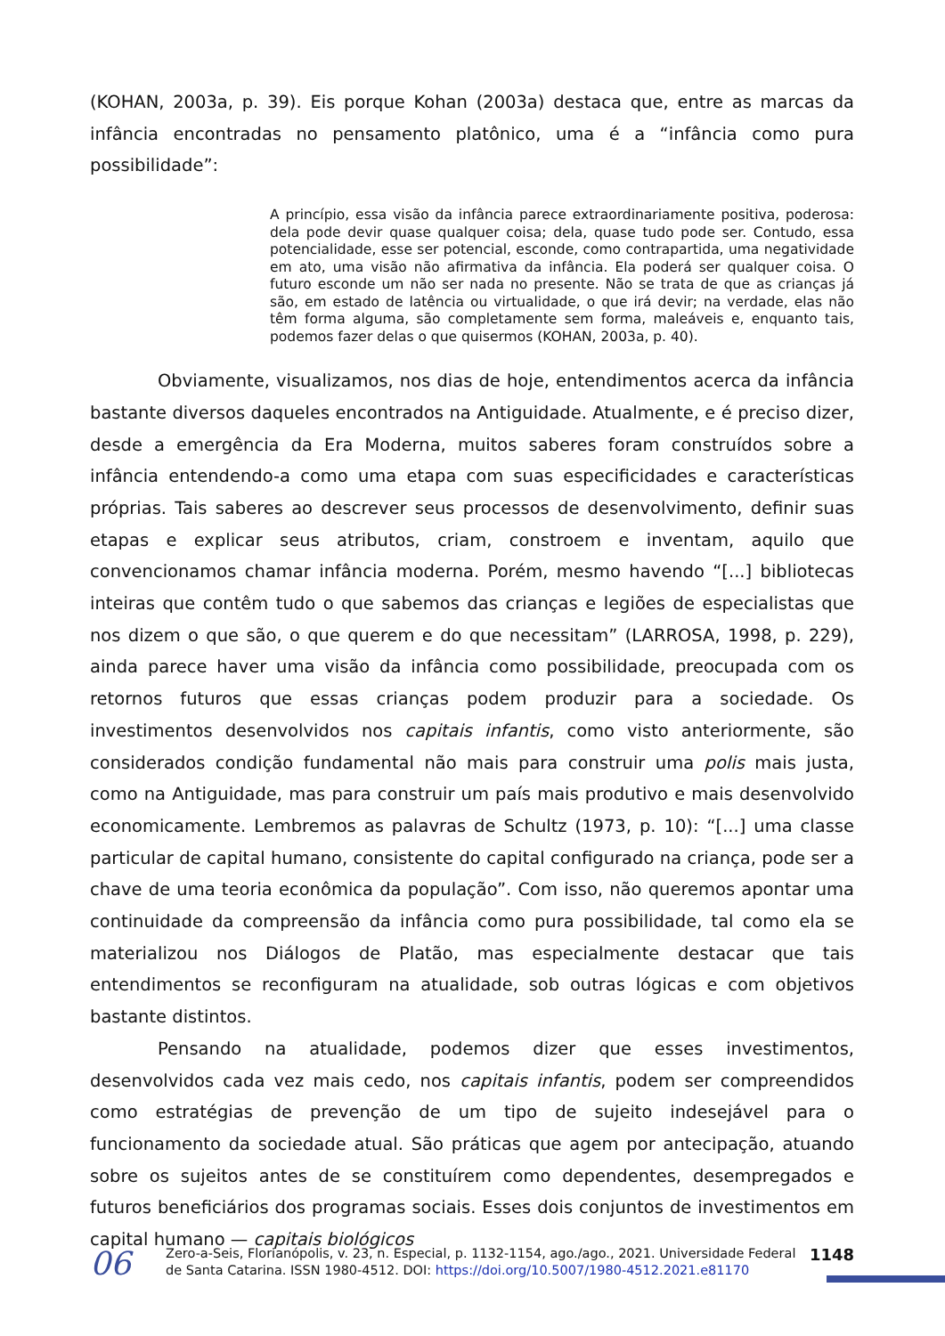(KOHAN, 2003a, p. 39). Eis porque Kohan (2003a) destaca que, entre as marcas da infância encontradas no pensamento platônico, uma é a “infância como pura possibilidade”:
A princípio, essa visão da infância parece extraordinariamente positiva, poderosa: dela pode devir quase qualquer coisa; dela, quase tudo pode ser. Contudo, essa potencialidade, esse ser potencial, esconde, como contrapartida, uma negatividade em ato, uma visão não afirmativa da infância. Ela poderá ser qualquer coisa. O futuro esconde um não ser nada no presente. Não se trata de que as crianças já são, em estado de latência ou virtualidade, o que irá devir; na verdade, elas não têm forma alguma, são completamente sem forma, maleáveis e, enquanto tais, podemos fazer delas o que quisermos (KOHAN, 2003a, p. 40).
Obviamente, visualizamos, nos dias de hoje, entendimentos acerca da infância bastante diversos daqueles encontrados na Antiguidade. Atualmente, e é preciso dizer, desde a emergência da Era Moderna, muitos saberes foram construídos sobre a infância entendendo-a como uma etapa com suas especificidades e características próprias. Tais saberes ao descrever seus processos de desenvolvimento, definir suas etapas e explicar seus atributos, criam, constroem e inventam, aquilo que convencionamos chamar infância moderna. Porém, mesmo havendo “[...] bibliotecas inteiras que contêm tudo o que sabemos das crianças e legiões de especialistas que nos dizem o que são, o que querem e do que necessitam” (LARROSA, 1998, p. 229), ainda parece haver uma visão da infância como possibilidade, preocupada com os retornos futuros que essas crianças podem produzir para a sociedade. Os investimentos desenvolvidos nos capitais infantis, como visto anteriormente, são considerados condição fundamental não mais para construir uma polis mais justa, como na Antiguidade, mas para construir um país mais produtivo e mais desenvolvido economicamente. Lembremos as palavras de Schultz (1973, p. 10): “[...] uma classe particular de capital humano, consistente do capital configurado na criança, pode ser a chave de uma teoria econômica da população”. Com isso, não queremos apontar uma continuidade da compreensão da infância como pura possibilidade, tal como ela se materializou nos Diálogos de Platão, mas especialmente destacar que tais entendimentos se reconfiguram na atualidade, sob outras lógicas e com objetivos bastante distintos.
Pensando na atualidade, podemos dizer que esses investimentos, desenvolvidos cada vez mais cedo, nos capitais infantis, podem ser compreendidos como estratégias de prevenção de um tipo de sujeito indesejável para o funcionamento da sociedade atual. São práticas que agem por antecipação, atuando sobre os sujeitos antes de se constituírem como dependentes, desempregados e futuros beneficiários dos programas sociais. Esses dois conjuntos de investimentos em capital humano — capitais biológicos
06
Zero-a-Seis, Florianópolis, v. 23, n. Especial, p. 1132-1154, ago./ago., 2021. Universidade Federal de Santa Catarina. ISSN 1980-4512. DOI: https://doi.org/10.5007/1980-4512.2021.e81170
1148